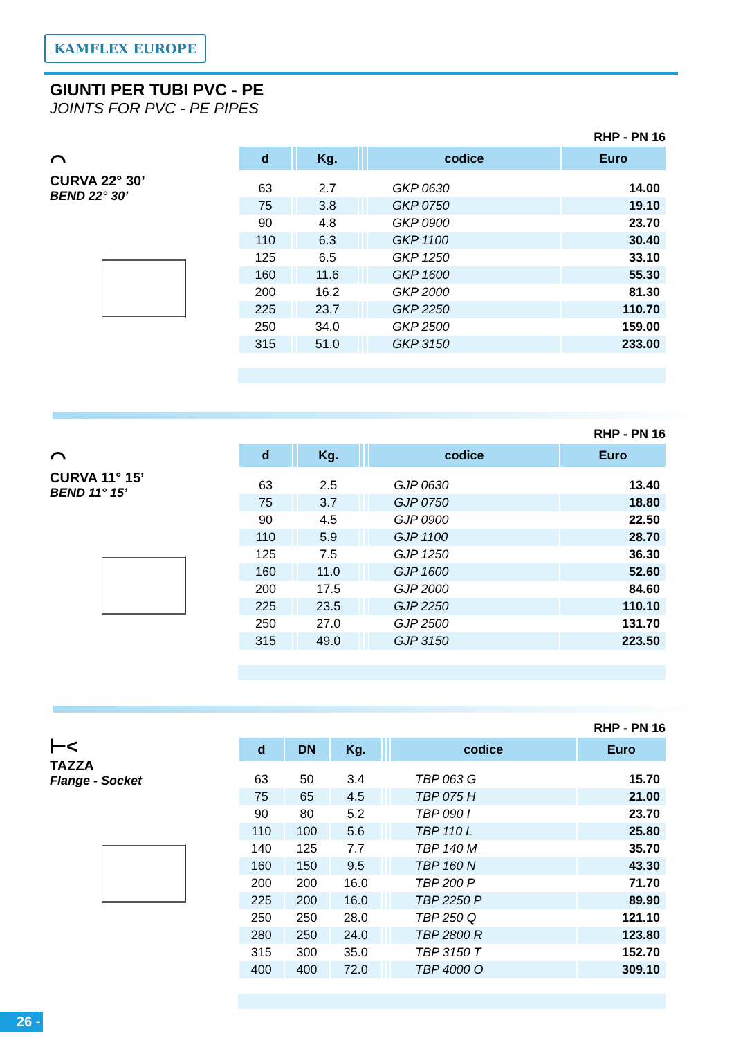KAMFLEX EUROPE
GIUNTI PER TUBI PVC - PE
JOINTS FOR PVC - PE PIPES
⌒
CURVA 22° 30’
BEND 22° 30’
RHP - PN 16
| d | | Kg. | | | codice | Euro |
| --- | --- | --- | --- | --- | --- | --- |
| 63 | | 2.7 | | | GKP 0630 | 14.00 |
| 75 | | 3.8 | | | GKP 0750 | 19.10 |
| 90 | | 4.8 | | | GKP 0900 | 23.70 |
| 110 | | 6.3 | | | GKP 1100 | 30.40 |
| 125 | | 6.5 | | | GKP 1250 | 33.10 |
| 160 | | 11.6 | | | GKP 1600 | 55.30 |
| 200 | | 16.2 | | | GKP 2000 | 81.30 |
| 225 | | 23.7 | | | GKP 2250 | 110.70 |
| 250 | | 34.0 | | | GKP 2500 | 159.00 |
| 315 | | 51.0 | | | GKP 3150 | 233.00 |
⌒
CURVA 11° 15’
BEND 11° 15’
RHP - PN 16
| d | | Kg. | | | codice | Euro |
| --- | --- | --- | --- | --- | --- | --- |
| 63 | | 2.5 | | | GJP 0630 | 13.40 |
| 75 | | 3.7 | | | GJP 0750 | 18.80 |
| 90 | | 4.5 | | | GJP 0900 | 22.50 |
| 110 | | 5.9 | | | GJP 1100 | 28.70 |
| 125 | | 7.5 | | | GJP 1250 | 36.30 |
| 160 | | 11.0 | | | GJP 1600 | 52.60 |
| 200 | | 17.5 | | | GJP 2000 | 84.60 |
| 225 | | 23.5 | | | GJP 2250 | 110.10 |
| 250 | | 27.0 | | | GJP 2500 | 131.70 |
| 315 | | 49.0 | | | GJP 3150 | 223.50 |
⊢<
TAZZA
Flange - Socket
RHP - PN 16
| d | DN | Kg. | | | codice | Euro |
| --- | --- | --- | --- | --- | --- | --- |
| 63 | 50 | 3.4 | | | TBP 063 G | 15.70 |
| 75 | 65 | 4.5 | | | TBP 075 H | 21.00 |
| 90 | 80 | 5.2 | | | TBP 090 I | 23.70 |
| 110 | 100 | 5.6 | | | TBP 110 L | 25.80 |
| 140 | 125 | 7.7 | | | TBP 140 M | 35.70 |
| 160 | 150 | 9.5 | | | TBP 160 N | 43.30 |
| 200 | 200 | 16.0 | | | TBP 200 P | 71.70 |
| 225 | 200 | 16.0 | | | TBP 2250 P | 89.90 |
| 250 | 250 | 28.0 | | | TBP 250 Q | 121.10 |
| 280 | 250 | 24.0 | | | TBP 2800 R | 123.80 |
| 315 | 300 | 35.0 | | | TBP 3150 T | 152.70 |
| 400 | 400 | 72.0 | | | TBP 4000 O | 309.10 |
26 -